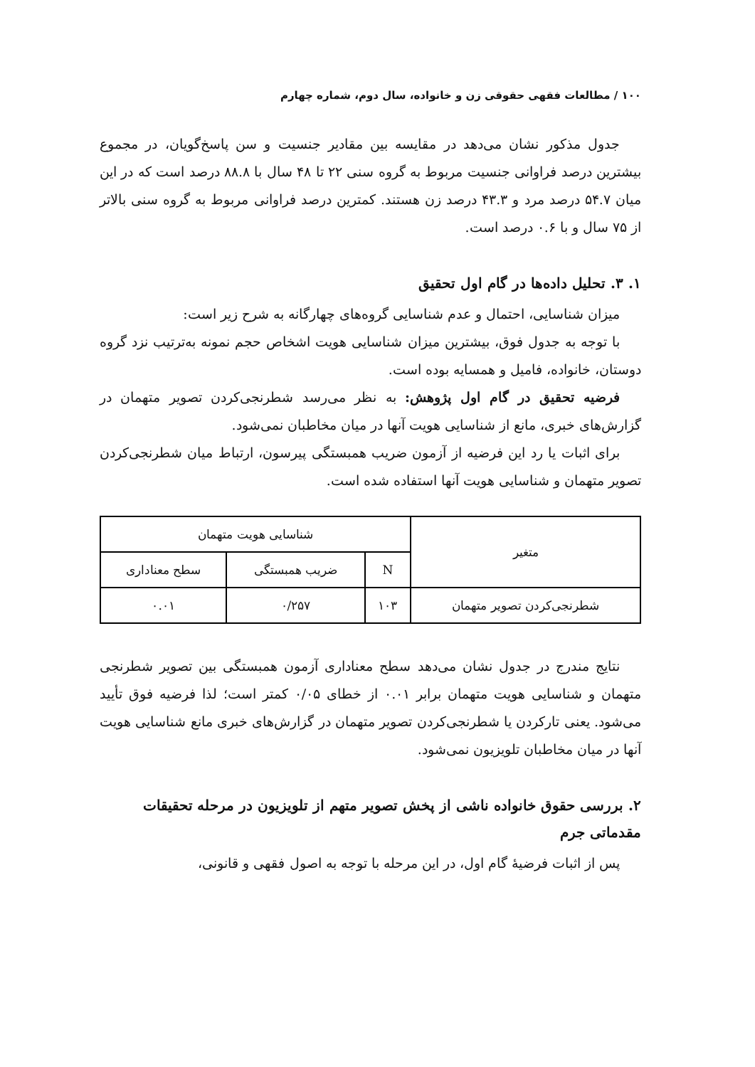۱۰۰ / مطالعات فقهی حقوقی زن و خانواده، سال دوم، شماره چهارم
جدول مذکور نشان می‌دهد در مقایسه بین مقادیر جنسیت و سن پاسخ‌گویان، در مجموع بیشترین درصد فراوانی جنسیت مربوط به گروه سنی ۲۲ تا ۴۸ سال با ۸۸.۸ درصد است که در این میان ۵۴.۷ درصد مرد و ۴۳.۳ درصد زن هستند. کمترین درصد فراوانی مربوط به گروه سنی بالاتر از ۷۵ سال و با ۰.۶ درصد است.
۱. ۳. تحلیل داده‌ها در گام اول تحقیق
میزان شناسایی، احتمال و عدم شناسایی گروه‌های چهارگانه به شرح زیر است:
با توجه به جدول فوق، بیشترین میزان شناسایی هویت اشخاص حجم نمونه به‌ترتیب نزد گروه دوستان، خانواده، فامیل و همسایه بوده است.
فرضیه تحقیق در گام اول پژوهش: به نظر می‌رسد شطرنجی‌کردن تصویر متهمان در گزارش‌های خبری، مانع از شناسایی هویت آنها در میان مخاطبان نمی‌شود.
برای اثبات یا رد این فرضیه از آزمون ضریب همبستگی پیرسون، ارتباط میان شطرنجی‌کردن تصویر متهمان و شناسایی هویت آنها استفاده شده است.
| متغیر | شناسایی هویت متهمان | | |
| --- | --- | --- | --- |
| | N | ضریب همبستگی | سطح معناداری |
| شطرنجی‌کردن تصویر متهمان | ۱۰۳ | ۰/۲۵۷ | ۰.۰۱ |
نتایج مندرج در جدول نشان می‌دهد سطح معناداری آزمون همبستگی بین تصویر شطرنجی متهمان و شناسایی هویت متهمان برابر ۰.۰۱ از خطای ۰/۰۵ کمتر است؛ لذا فرضیه فوق تأیید می‌شود. یعنی تارکردن یا شطرنجی‌کردن تصویر متهمان در گزارش‌های خبری مانع شناسایی هویت آنها در میان مخاطبان تلویزیون نمی‌شود.
۲. بررسی حقوق خانواده ناشی از پخش تصویر متهم از تلویزیون در مرحله تحقیقات مقدماتی جرم
پس از اثبات فرضیهٔ گام اول، در این مرحله با توجه به اصول فقهی و قانونی،